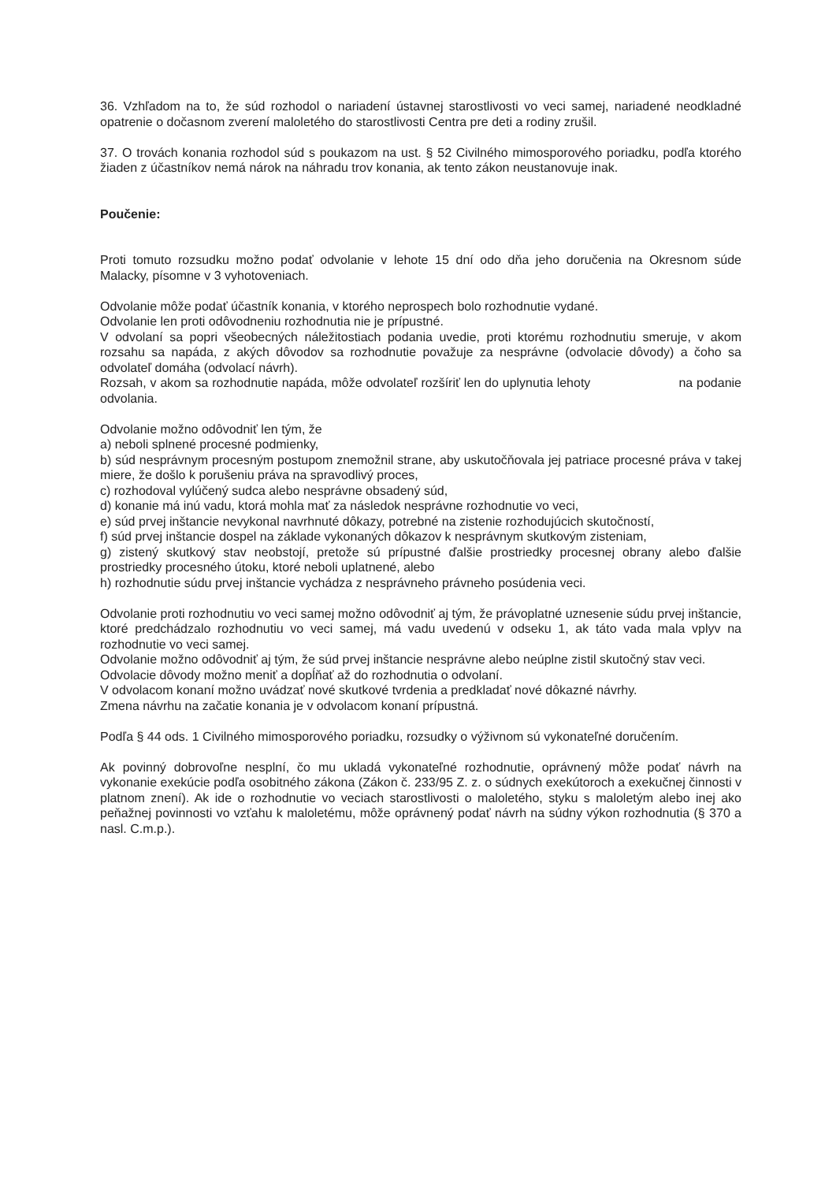36. Vzhľadom na to, že súd rozhodol o nariadení ústavnej starostlivosti vo veci samej, nariadené neodkladné opatrenie o dočasnom zverení maloletého do starostlivosti Centra pre deti a rodiny zrušil.
37. O trovách konania rozhodol súd s poukazom na ust. § 52 Civilného mimosporového poriadku, podľa ktorého žiaden z účastníkov nemá nárok na náhradu trov konania, ak tento zákon neustanovuje inak.
Poučenie:
Proti tomuto rozsudku možno podať odvolanie v lehote 15 dní odo dňa jeho doručenia na Okresnom súde Malacky, písomne v 3 vyhotoveniach.
Odvolanie môže podať účastník konania, v ktorého neprospech bolo rozhodnutie vydané.
Odvolanie len proti odôvodneniu rozhodnutia nie je prípustné.
V odvolaní sa popri všeobecných náležitostiach podania uvedie, proti ktorému rozhodnutiu smeruje, v akom rozsahu sa napáda, z akých dôvodov sa rozhodnutie považuje za nesprávne (odvolacie dôvody) a čoho sa odvolateľ domáha (odvolací návrh).
Rozsah, v akom sa rozhodnutie napáda, môže odvolateľ rozšíriť len do uplynutia lehoty na podanie odvolania.
Odvolanie možno odôvodniť len tým, že
a) neboli splnené procesné podmienky,
b) súd nesprávnym procesným postupom znemožnil strane, aby uskutočňovala jej patriace procesné práva v takej miere, že došlo k porušeniu práva na spravodlivý proces,
c) rozhodoval vylúčený sudca alebo nesprávne obsadený súd,
d) konanie má inú vadu, ktorá mohla mať za následok nesprávne rozhodnutie vo veci,
e) súd prvej inštancie nevykonal navrhnuté dôkazy, potrebné na zistenie rozhodujúcich skutočností,
f) súd prvej inštancie dospel na základe vykonaných dôkazov k nesprávnym skutkovým zisteniam,
g) zistený skutkový stav neobstojí, pretože sú prípustné ďalšie prostriedky procesnej obrany alebo ďalšie prostriedky procesného útoku, ktoré neboli uplatnené, alebo
h) rozhodnutie súdu prvej inštancie vychádza z nesprávneho právneho posúdenia veci.
Odvolanie proti rozhodnutiu vo veci samej možno odôvodniť aj tým, že právoplatné uznesenie súdu prvej inštancie, ktoré predchádzalo rozhodnutiu vo veci samej, má vadu uvedenú v odseku 1, ak táto vada mala vplyv na rozhodnutie vo veci samej.
Odvolanie možno odôvodniť aj tým, že súd prvej inštancie nesprávne alebo neúplne zistil skutočný stav veci.
Odvolacie dôvody možno meniť a dopĺňať až do rozhodnutia o odvolaní.
V odvolacom konaní možno uvádzať nové skutkové tvrdenia a predkladať nové dôkazné návrhy.
Zmena návrhu na začatie konania je v odvolacom konaní prípustná.
Podľa § 44 ods. 1 Civilného mimosporového poriadku, rozsudky o výživnom sú vykonateľné doručením.
Ak povinný dobrovoľne nesplní, čo mu ukladá vykonateľné rozhodnutie, oprávnený môže podať návrh na vykonanie exekúcie podľa osobitného zákona (Zákon č. 233/95 Z. z. o súdnych exekútoroch a exekučnej činnosti v platnom znení). Ak ide o rozhodnutie vo veciach starostlivosti o maloletého, styku s maloletým alebo inej ako peňažnej povinnosti vo vzťahu k maloletému, môže oprávnený podať návrh na súdny výkon rozhodnutia (§ 370 a nasl. C.m.p.).